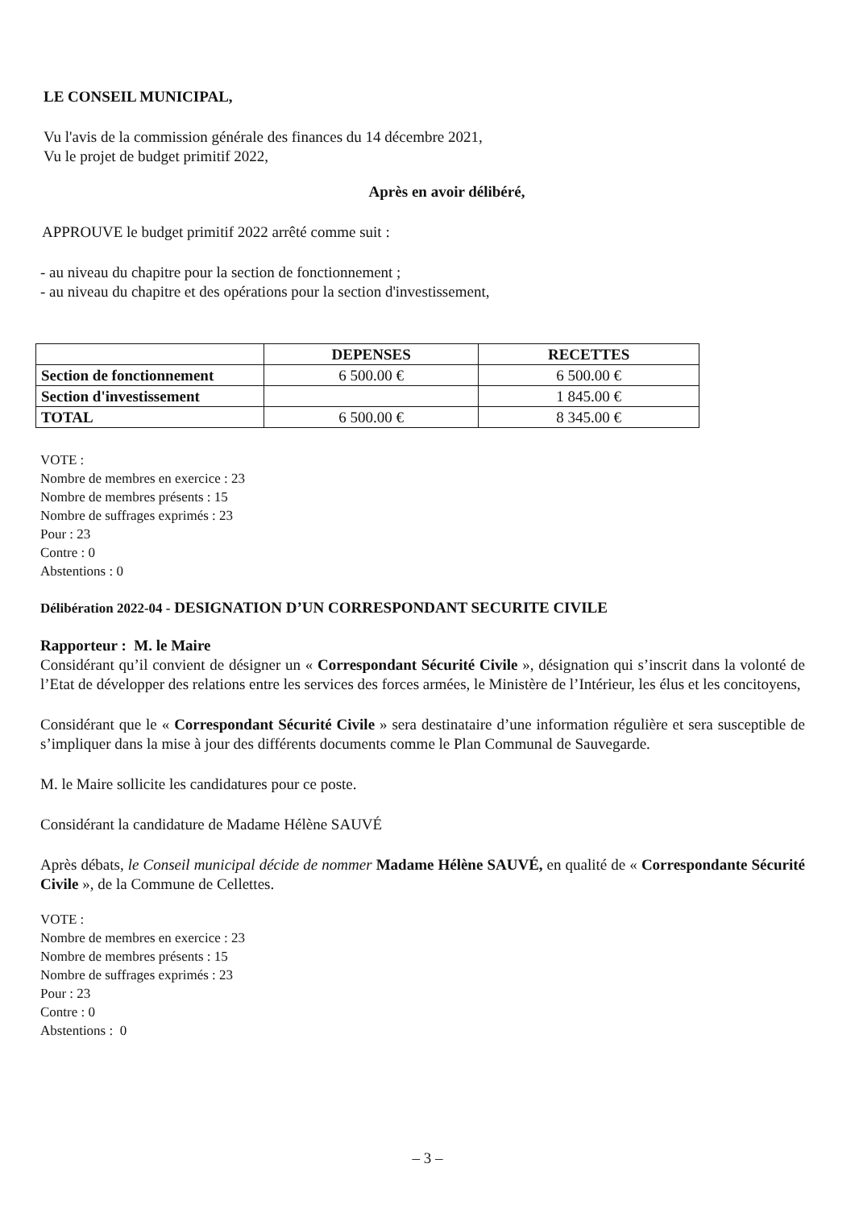LE CONSEIL MUNICIPAL,
Vu l'avis de la commission générale des finances du 14 décembre 2021,
Vu le projet de budget primitif 2022,
Après en avoir délibéré,
APPROUVE le budget primitif 2022 arrêté comme suit :
- au niveau du chapitre pour la section de fonctionnement ;
- au niveau du chapitre et des opérations pour la section d'investissement,
| | DEPENSES | RECETTES |
| --- | --- | --- |
| Section de fonctionnement | 6 500.00 € | 6 500.00 € |
| Section d'investissement | | 1 845.00 € |
| TOTAL | 6 500.00 € | 8 345.00 € |
VOTE :
Nombre de membres en exercice : 23
Nombre de membres présents : 15
Nombre de suffrages exprimés : 23
Pour : 23
Contre : 0
Abstentions : 0
Délibération 2022-04 - DESIGNATION D’UN CORRESPONDANT SECURITE CIVILE
Rapporteur : M. le Maire
Considérant qu’il convient de désigner un « Correspondant Sécurité Civile », désignation qui s’inscrit dans la volonté de l’Etat de développer des relations entre les services des forces armées, le Ministère de l’Intérieur, les élus et les concitoyens,
Considérant que le « Correspondant Sécurité Civile » sera destinataire d’une information régulière et sera susceptible de s’impliquer dans la mise à jour des différents documents comme le Plan Communal de Sauvegarde.
M. le Maire sollicite les candidatures pour ce poste.
Considérant la candidature de Madame Hélène SAUVÉ
Après débats, le Conseil municipal décide de nommer Madame Hélène SAUVÉ, en qualité de « Correspondante Sécurité Civile », de la Commune de Cellettes.
VOTE :
Nombre de membres en exercice : 23
Nombre de membres présents : 15
Nombre de suffrages exprimés : 23
Pour : 23
Contre : 0
Abstentions : 0
– 3 –